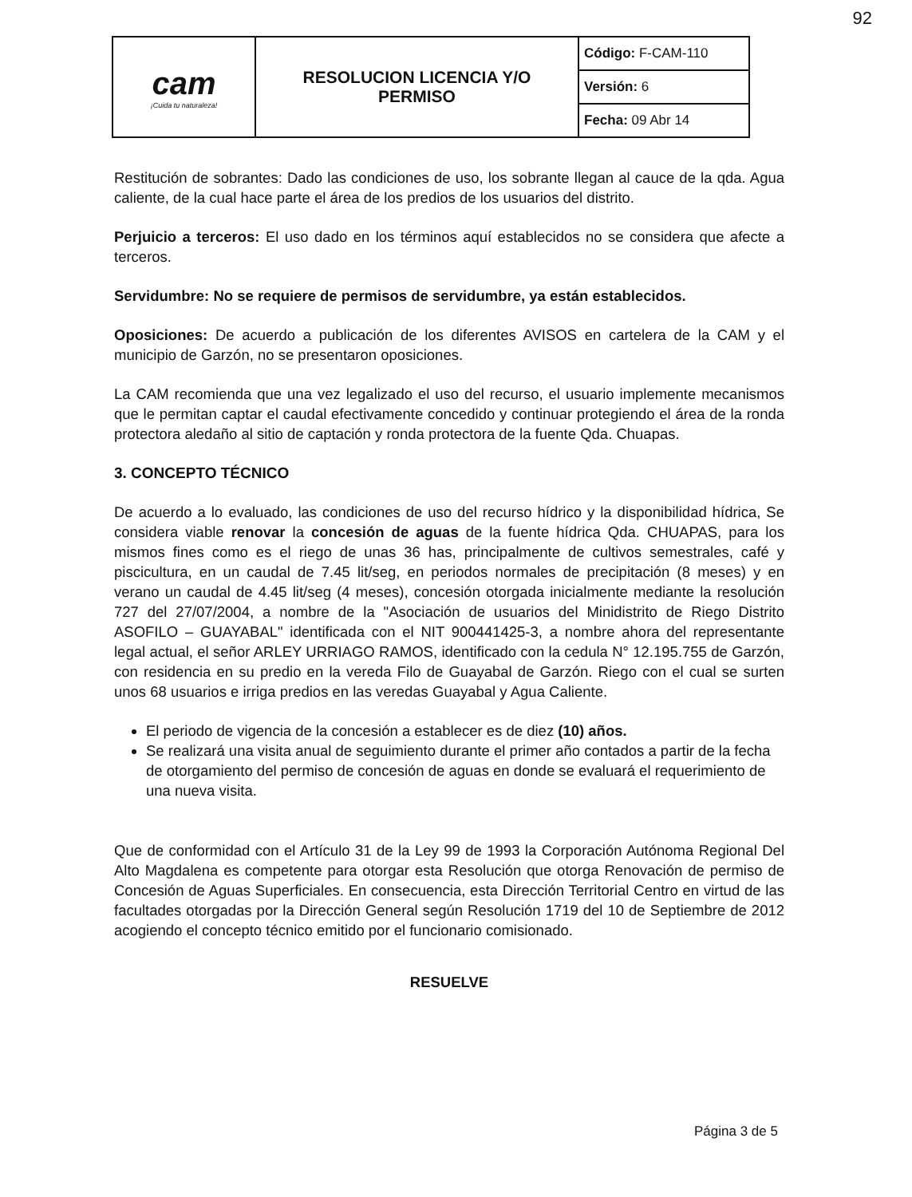92
| cam ¡Cuida tu naturaleza! | RESOLUCION LICENCIA Y/O PERMISO | Código: F-CAM-110 |
| | | Versión: 6 |
| | | Fecha: 09 Abr 14 |
Restitución de sobrantes: Dado las condiciones de uso, los sobrante llegan al cauce de la qda. Agua caliente, de la cual hace parte el área de los predios de los usuarios del distrito.
Perjuicio a terceros: El uso dado en los términos aquí establecidos no se considera que afecte a terceros.
Servidumbre: No se requiere de permisos de servidumbre, ya están establecidos.
Oposiciones: De acuerdo a publicación de los diferentes AVISOS en cartelera de la CAM y el municipio de Garzón, no se presentaron oposiciones.
La CAM recomienda que una vez legalizado el uso del recurso, el usuario implemente mecanismos que le permitan captar el caudal efectivamente concedido y continuar protegiendo el área de la ronda protectora aledaño al sitio de captación y ronda protectora de la fuente Qda. Chuapas.
3. CONCEPTO TÉCNICO
De acuerdo a lo evaluado, las condiciones de uso del recurso hídrico y la disponibilidad hídrica, Se considera viable renovar la concesión de aguas de la fuente hídrica Qda. CHUAPAS, para los mismos fines como es el riego de unas 36 has, principalmente de cultivos semestrales, café y piscicultura, en un caudal de 7.45 lit/seg, en periodos normales de precipitación (8 meses) y en verano un caudal de 4.45 lit/seg (4 meses), concesión otorgada inicialmente mediante la resolución 727 del 27/07/2004, a nombre de la "Asociación de usuarios del Minidistrito de Riego Distrito ASOFILO – GUAYABAL" identificada con el NIT 900441425-3, a nombre ahora del representante legal actual, el señor ARLEY URRIAGO RAMOS, identificado con la cedula N° 12.195.755 de Garzón, con residencia en su predio en la vereda Filo de Guayabal de Garzón. Riego con el cual se surten unos 68 usuarios e irriga predios en las veredas Guayabal y Agua Caliente.
El periodo de vigencia de la concesión a establecer es de diez (10) años.
Se realizará una visita anual de seguimiento durante el primer año contados a partir de la fecha de otorgamiento del permiso de concesión de aguas en donde se evaluará el requerimiento de una nueva visita.
Que de conformidad con el Artículo 31 de la Ley 99 de 1993 la Corporación Autónoma Regional Del Alto Magdalena es competente para otorgar esta Resolución que otorga Renovación de permiso de Concesión de Aguas Superficiales. En consecuencia, esta Dirección Territorial Centro en virtud de las facultades otorgadas por la Dirección General según Resolución 1719 del 10 de Septiembre de 2012 acogiendo el concepto técnico emitido por el funcionario comisionado.
RESUELVE
Página 3 de 5